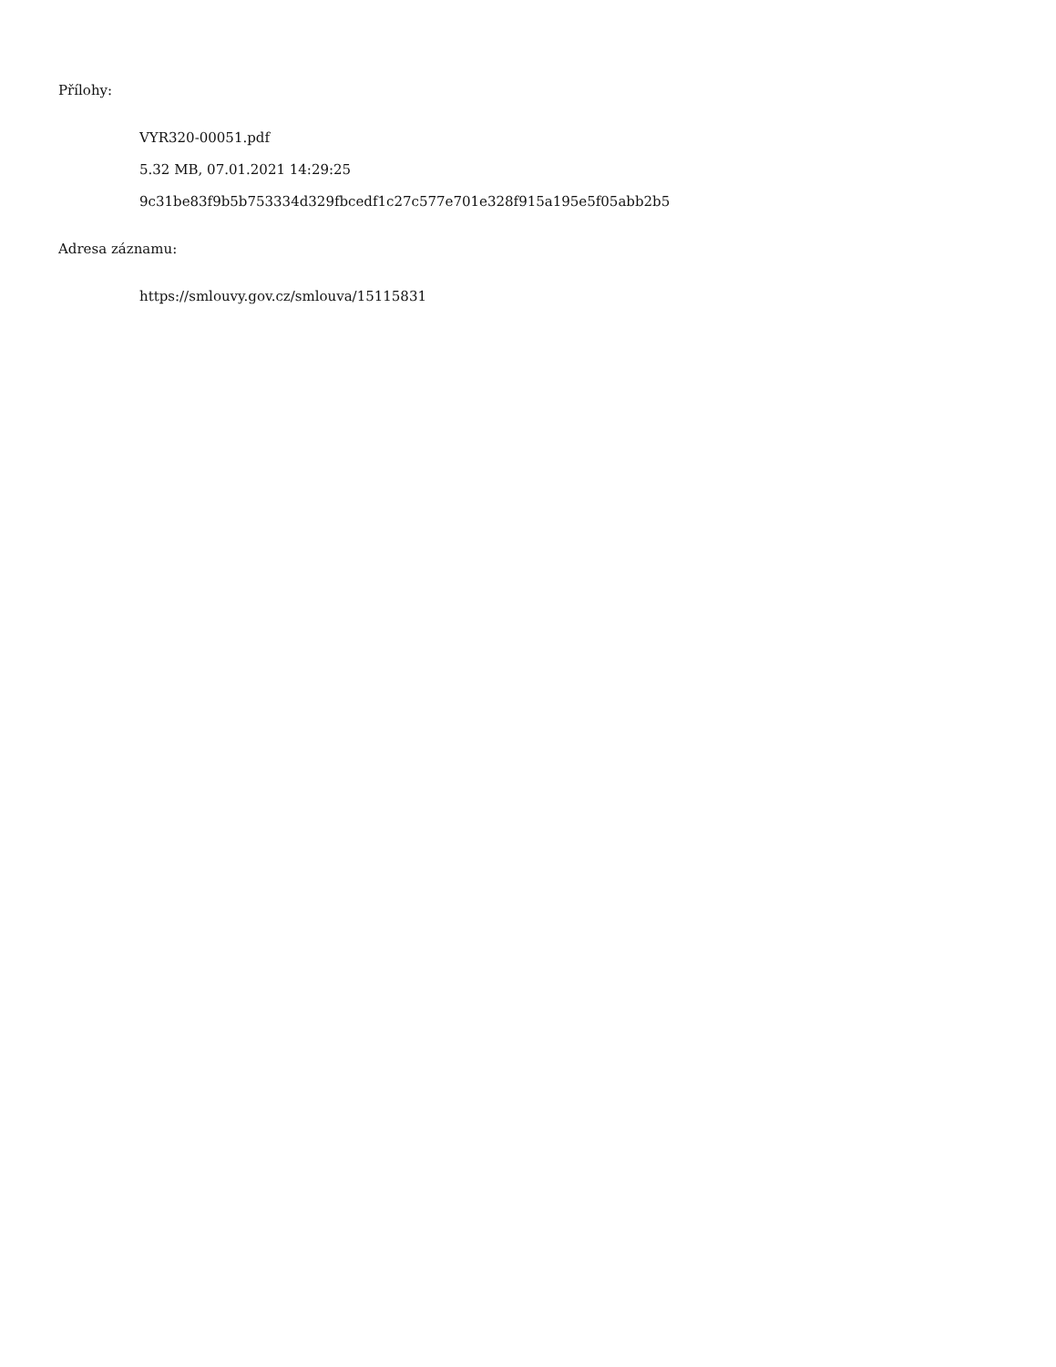Přílohy:
VYR320-00051.pdf
5.32 MB, 07.01.2021 14:29:25
9c31be83f9b5b753334d329fbcedf1c27c577e701e328f915a195e5f05abb2b5
Adresa záznamu:
https://smlouvy.gov.cz/smlouva/15115831